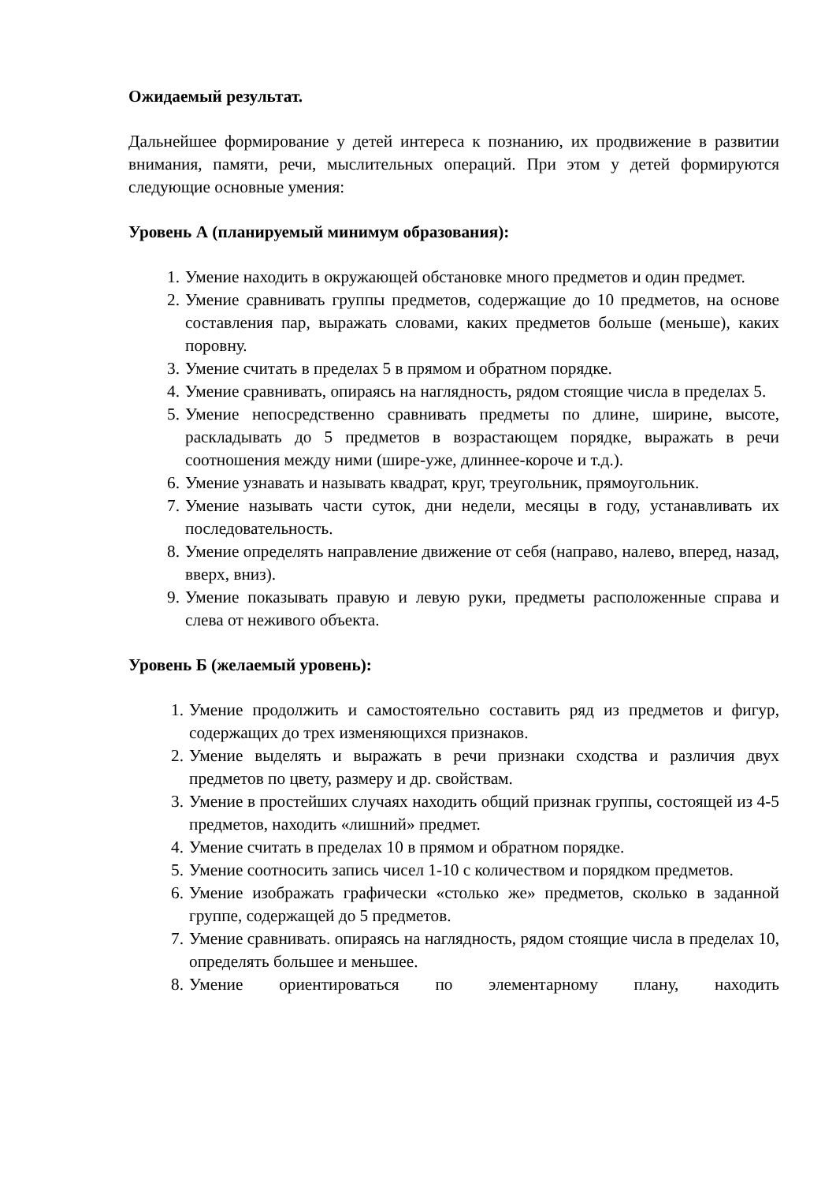Ожидаемый результат.
Дальнейшее формирование у детей интереса к познанию, их продвижение в развитии внимания, памяти, речи, мыслительных операций. При этом у детей формируются следующие основные умения:
Уровень А (планируемый минимум образования):
1. Умение находить в окружающей обстановке много предметов и один предмет.
2. Умение сравнивать группы предметов, содержащие до 10 предметов, на основе составления пар, выражать словами, каких предметов больше (меньше), каких поровну.
3. Умение считать в пределах 5 в прямом и обратном порядке.
4. Умение сравнивать, опираясь на наглядность, рядом стоящие числа в пределах 5.
5. Умение непосредственно сравнивать предметы по длине, ширине, высоте, раскладывать до 5 предметов в возрастающем порядке, выражать в речи соотношения между ними (шире-уже, длиннее-короче и т.д.).
6. Умение узнавать и называть квадрат, круг, треугольник, прямоугольник.
7. Умение называть части суток, дни недели, месяцы в году, устанавливать их последовательность.
8. Умение определять направление движение от себя (направо, налево, вперед, назад, вверх, вниз).
9. Умение показывать правую и левую руки, предметы расположенные справа и слева от неживого объекта.
Уровень Б (желаемый уровень):
1. Умение продолжить и самостоятельно составить ряд из предметов и фигур, содержащих до трех изменяющихся признаков.
2. Умение выделять и выражать в речи признаки сходства и различия двух предметов по цвету, размеру и др. свойствам.
3. Умение в простейших случаях находить общий признак группы, состоящей из 4-5 предметов, находить «лишний» предмет.
4. Умение считать в пределах 10 в прямом и обратном порядке.
5. Умение соотносить запись чисел 1-10 с количеством и порядком предметов.
6. Умение изображать графически «столько же» предметов, сколько в заданной группе, содержащей до 5 предметов.
7. Умение сравнивать. опираясь на наглядность, рядом стоящие числа в пределах 10, определять большее и меньшее.
8. Умение ориентироваться по элементарному плану, находить